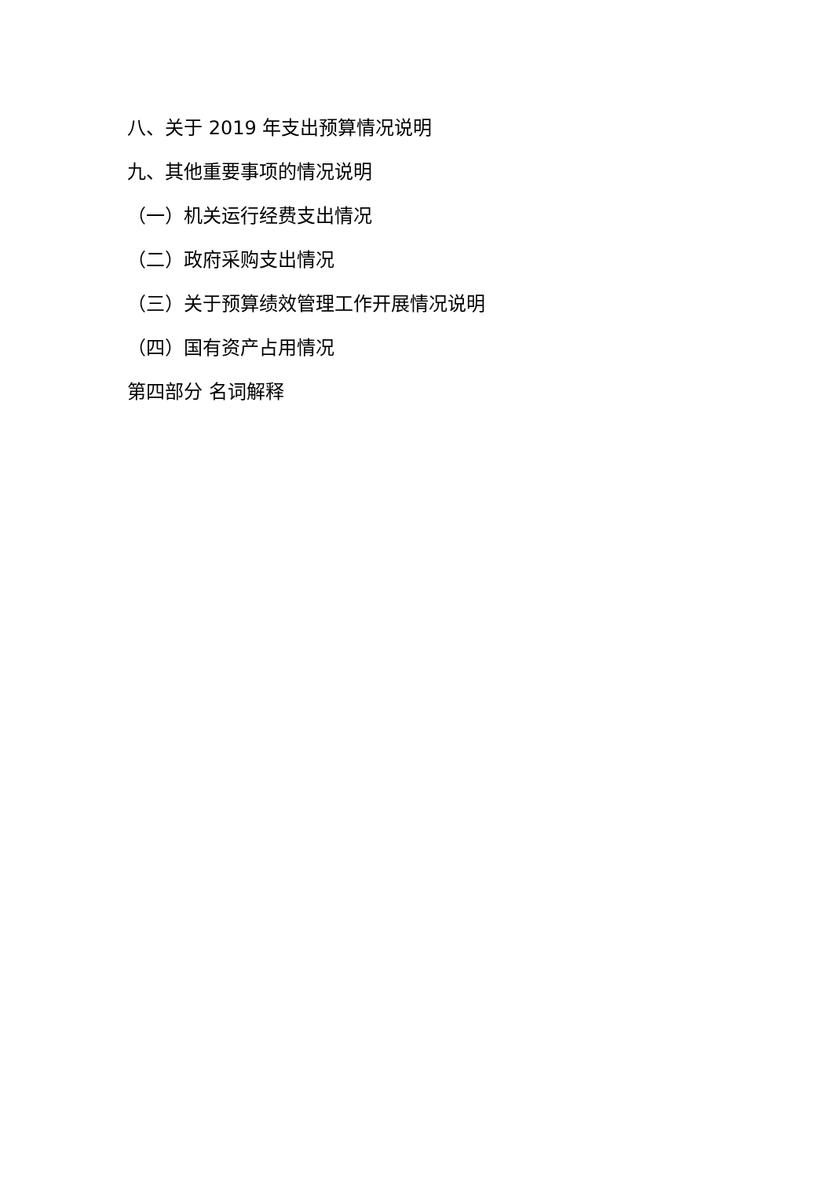八、关于 2019 年支出预算情况说明
九、其他重要事项的情况说明
（一）机关运行经费支出情况
（二）政府采购支出情况
（三）关于预算绩效管理工作开展情况说明
（四）国有资产占用情况
第四部分 名词解释